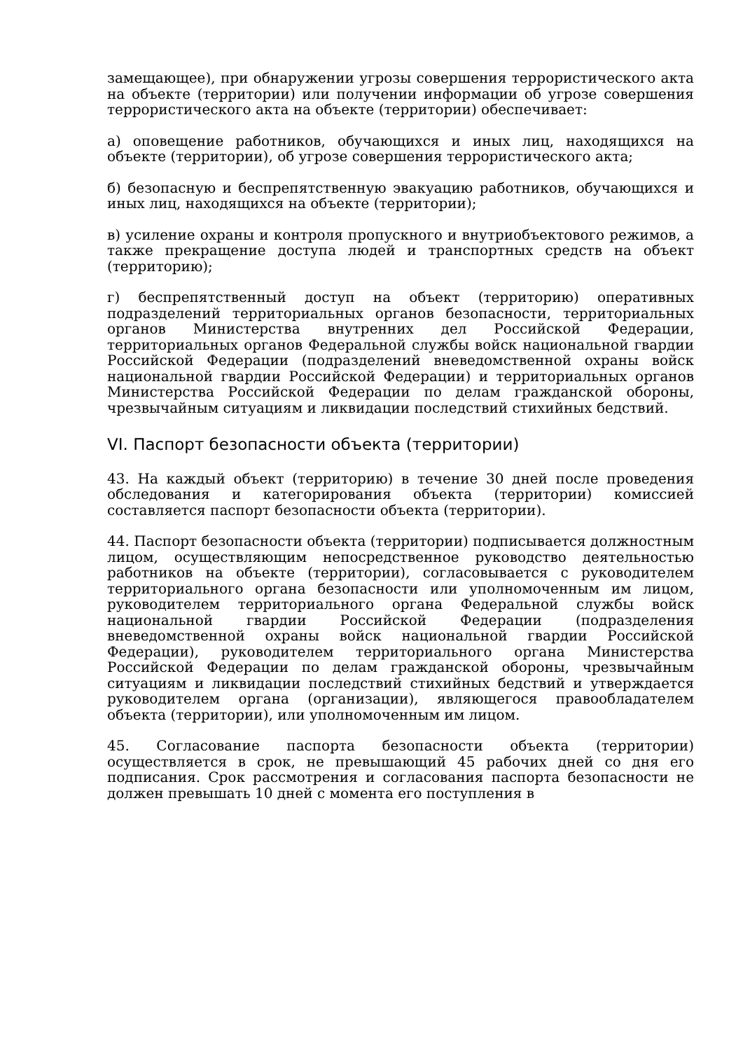замещающее), при обнаружении угрозы совершения террористического акта на объекте (территории) или получении информации об угрозе совершения террористического акта на объекте (территории) обеспечивает:
а) оповещение работников, обучающихся и иных лиц, находящихся на объекте (территории), об угрозе совершения террористического акта;
б) безопасную и беспрепятственную эвакуацию работников, обучающихся и иных лиц, находящихся на объекте (территории);
в) усиление охраны и контроля пропускного и внутриобъектового режимов, а также прекращение доступа людей и транспортных средств на объект (территорию);
г) беспрепятственный доступ на объект (территорию) оперативных подразделений территориальных органов безопасности, территориальных органов Министерства внутренних дел Российской Федерации, территориальных органов Федеральной службы войск национальной гвардии Российской Федерации (подразделений вневедомственной охраны войск национальной гвардии Российской Федерации) и территориальных органов Министерства Российской Федерации по делам гражданской обороны, чрезвычайным ситуациям и ликвидации последствий стихийных бедствий.
VI. Паспорт безопасности объекта (территории)
43. На каждый объект (территорию) в течение 30 дней после проведения обследования и категорирования объекта (территории) комиссией составляется паспорт безопасности объекта (территории).
44. Паспорт безопасности объекта (территории) подписывается должностным лицом, осуществляющим непосредственное руководство деятельностью работников на объекте (территории), согласовывается с руководителем территориального органа безопасности или уполномоченным им лицом, руководителем территориального органа Федеральной службы войск национальной гвардии Российской Федерации (подразделения вневедомственной охраны войск национальной гвардии Российской Федерации), руководителем территориального органа Министерства Российской Федерации по делам гражданской обороны, чрезвычайным ситуациям и ликвидации последствий стихийных бедствий и утверждается руководителем органа (организации), являющегося правообладателем объекта (территории), или уполномоченным им лицом.
45. Согласование паспорта безопасности объекта (территории) осуществляется в срок, не превышающий 45 рабочих дней со дня его подписания. Срок рассмотрения и согласования паспорта безопасности не должен превышать 10 дней с момента его поступления в